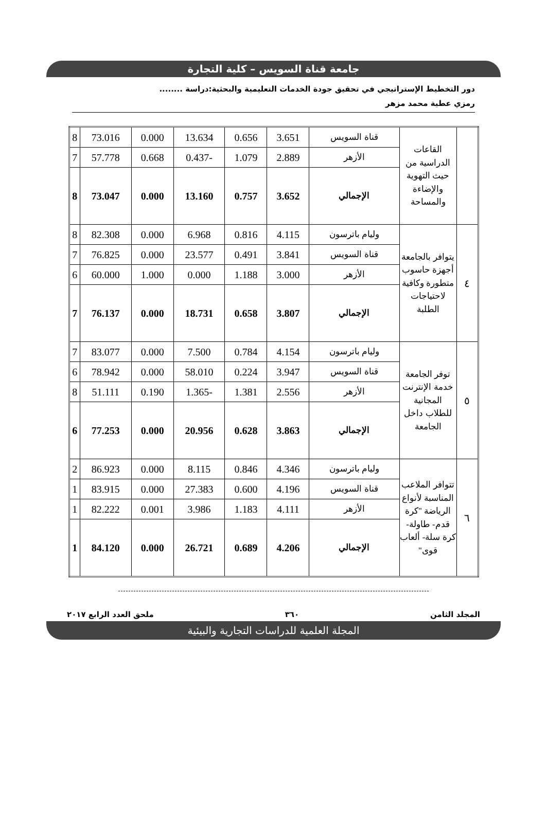جامعة قناة السويس – كلية التجارة
دور التخطيط الإستراتيجي في تحقيق جودة الخدمات التعليمية والبحثية:دراسة ........
رمزي عطية محمد مزهر
| | القاعات الدراسية من حيث التهوية والإضاءة والمساحة | قناة السويس | 3.651 | 0.656 | 13.634 | 0.000 | 73.016 | 8 |
| | | الأزهر | 2.889 | 1.079 | -0.437 | 0.668 | 57.778 | 7 |
| | | الإجمالي | 3.652 | 0.757 | 13.160 | 0.000 | 73.047 | 8 |
| ٤ | يتوافر بالجامعة أجهزة حاسوب متطورة وكافية لاحتياجات الطلبة | وليام باترسون | 4.115 | 0.816 | 6.968 | 0.000 | 82.308 | 8 |
| | | قناة السويس | 3.841 | 0.491 | 23.577 | 0.000 | 76.825 | 7 |
| | | الأزهر | 3.000 | 1.188 | 0.000 | 1.000 | 60.000 | 6 |
| | | الإجمالي | 3.807 | 0.658 | 18.731 | 0.000 | 76.137 | 7 |
| ٥ | توفر الجامعة خدمة الإنترنت المجانية للطلاب داخل الجامعة | وليام باترسون | 4.154 | 0.784 | 7.500 | 0.000 | 83.077 | 7 |
| | | قناة السويس | 3.947 | 0.224 | 58.010 | 0.000 | 78.942 | 6 |
| | | الأزهر | 2.556 | 1.381 | -1.365 | 0.190 | 51.111 | 8 |
| | | الإجمالي | 3.863 | 0.628 | 20.956 | 0.000 | 77.253 | 6 |
| ٦ | تتوافر الملاعب المناسبة لأنواع الرياضة "كرة قدم- طاولة- كرة سلة- ألعاب قوى" | وليام باترسون | 4.346 | 0.846 | 8.115 | 0.000 | 86.923 | 2 |
| | | قناة السويس | 4.196 | 0.600 | 27.383 | 0.000 | 83.915 | 1 |
| | | الأزهر | 4.111 | 1.183 | 3.986 | 0.001 | 82.222 | 1 |
| | | الإجمالي | 4.206 | 0.689 | 26.721 | 0.000 | 84.120 | 1 |
المجلد الثامن ٣٦٠ ملحق العدد الرابع ٢٠١٧
المجلة العلمية للدراسات التجارية والبيئية